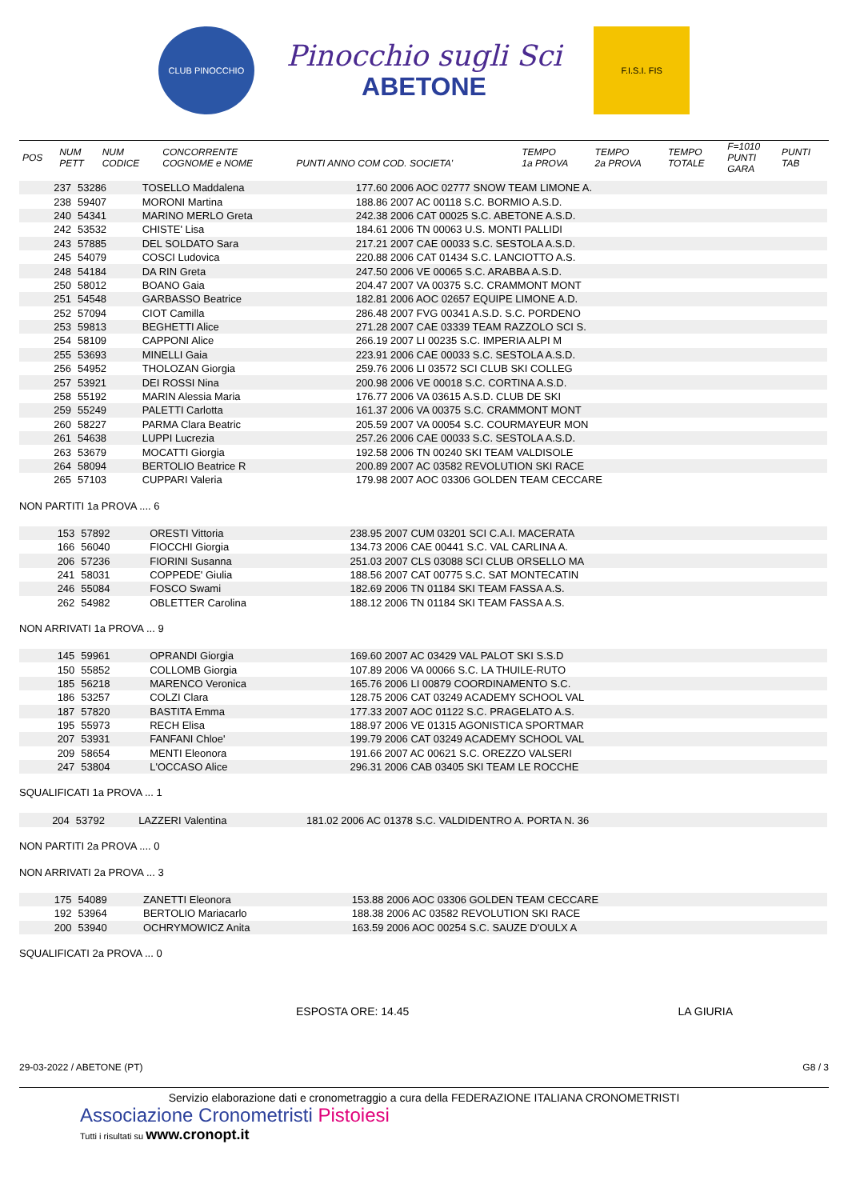CLUB PINOCCHIO
Pinocchio sugli Sci
ABETONE
F.I.S.I. FIS
| POS | NUM PETT | NUM CODICE | CONCORRENTE COGNOME e NOME | PUNTI ANNO COM COD. SOCIETA' | TEMPO 1a PROVA | TEMPO 2a PROVA | TEMPO TOTALE | F=1010 PUNTI GARA | PUNTI TAB |
| --- | --- | --- | --- | --- | --- | --- | --- | --- | --- |
| | 237 | 53286 | TOSELLO Maddalena | 177.60 2006 AOC 02777 SNOW TEAM LIMONE A. | |
| | 238 | 59407 | MORONI Martina | 188.86 2007 AC 00118 S.C. BORMIO A.S.D. | |
| | 240 | 54341 | MARINO MERLO Greta | 242.38 2006 CAT 00025 S.C. ABETONE A.S.D. | |
| | 242 | 53532 | CHISTE' Lisa | 184.61 2006 TN 00063 U.S. MONTI PALLIDI | |
| | 243 | 57885 | DEL SOLDATO Sara | 217.21 2007 CAE 00033 S.C. SESTOLA A.S.D. | |
| | 245 | 54079 | COSCI Ludovica | 220.88 2006 CAT 01434 S.C. LANCIOTTO A.S. | |
| | 248 | 54184 | DA RIN Greta | 247.50 2006 VE 00065 S.C. ARABBA A.S.D. | |
| | 250 | 58012 | BOANO Gaia | 204.47 2007 VA 00375 S.C. CRAMMONT MONT | |
| | 251 | 54548 | GARBASSO Beatrice | 182.81 2006 AOC 02657 EQUIPE LIMONE A.D. | |
| | 252 | 57094 | CIOT Camilla | 286.48 2007 FVG 00341 A.S.D. S.C. PORDENO | |
| | 253 | 59813 | BEGHETTI Alice | 271.28 2007 CAE 03339 TEAM RAZZOLO SCI S. | |
| | 254 | 58109 | CAPPONI Alice | 266.19 2007 LI 00235 S.C. IMPERIA ALPI M | |
| | 255 | 53693 | MINELLI Gaia | 223.91 2006 CAE 00033 S.C. SESTOLA A.S.D. | |
| | 256 | 54952 | THOLOZAN Giorgia | 259.76 2006 LI 03572 SCI CLUB SKI COLLEG | |
| | 257 | 53921 | DEI ROSSI Nina | 200.98 2006 VE 00018 S.C. CORTINA A.S.D. | |
| | 258 | 55192 | MARIN Alessia Maria | 176.77 2006 VA 03615 A.S.D. CLUB DE SKI | |
| | 259 | 55249 | PALETTI Carlotta | 161.37 2006 VA 00375 S.C. CRAMMONT MONT | |
| | 260 | 58227 | PARMA Clara Beatric | 205.59 2007 VA 00054 S.C. COURMAYEUR MON | |
| | 261 | 54638 | LUPPI Lucrezia | 257.26 2006 CAE 00033 S.C. SESTOLA A.S.D. | |
| | 263 | 53679 | MOCATTI Giorgia | 192.58 2006 TN 00240 SKI TEAM VALDISOLE | |
| | 264 | 58094 | BERTOLIO Beatrice R | 200.89 2007 AC 03582 REVOLUTION SKI RACE | |
| | 265 | 57103 | CUPPARI Valeria | 179.98 2007 AOC 03306 GOLDEN TEAM CECCARE | |
NON PARTITI 1a PROVA .... 6
| | 153 | 57892 | ORESTI Vittoria | 238.95 2007 CUM 03201 SCI C.A.I. MACERATA | |
| | 166 | 56040 | FIOCCHI Giorgia | 134.73 2006 CAE 00441 S.C. VAL CARLINA A. | |
| | 206 | 57236 | FIORINI Susanna | 251.03 2007 CLS 03088 SCI CLUB ORSELLO MA | |
| | 241 | 58031 | COPPEDE' Giulia | 188.56 2007 CAT 00775 S.C. SAT MONTECATIN | |
| | 246 | 55084 | FOSCO Swami | 182.69 2006 TN 01184 SKI TEAM FASSA A.S. | |
| | 262 | 54982 | OBLETTER Carolina | 188.12 2006 TN 01184 SKI TEAM FASSA A.S. | |
NON ARRIVATI 1a PROVA ... 9
| | 145 | 59961 | OPRANDI Giorgia | 169.60 2007 AC 03429 VAL PALOT SKI S.S.D | |
| | 150 | 55852 | COLLOMB Giorgia | 107.89 2006 VA 00066 S.C. LA THUILE-RUTO | |
| | 185 | 56218 | MARENCO Veronica | 165.76 2006 LI 00879 COORDINAMENTO S.C. | |
| | 186 | 53257 | COLZI Clara | 128.75 2006 CAT 03249 ACADEMY SCHOOL VAL | |
| | 187 | 57820 | BASTITA Emma | 177.33 2007 AOC 01122 S.C. PRAGELATO A.S. | |
| | 195 | 55973 | RECH Elisa | 188.97 2006 VE 01315 AGONISTICA SPORTMAR | |
| | 207 | 53931 | FANFANI Chloe' | 199.79 2006 CAT 03249 ACADEMY SCHOOL VAL | |
| | 209 | 58654 | MENTI Eleonora | 191.66 2007 AC 00621 S.C. OREZZO VALSERI | |
| | 247 | 53804 | L'OCCASO Alice | 296.31 2006 CAB 03405 SKI TEAM LE ROCCHE | |
SQUALIFICATI 1a PROVA ... 1
| | 204 | 53792 | LAZZERI Valentina | 181.02 2006 AC 01378 S.C. VALDIDENTRO A. PORTA N. 36 | |
NON PARTITI 2a PROVA .... 0
NON ARRIVATI 2a PROVA ... 3
| | 175 | 54089 | ZANETTI Eleonora | 153.88 2006 AOC 03306 GOLDEN TEAM CECCARE | |
| | 192 | 53964 | BERTOLIO Mariacarlo | 188.38 2006 AC 03582 REVOLUTION SKI RACE | |
| | 200 | 53940 | OCHRYMOWICZ Anita | 163.59 2006 AOC 00254 S.C. SAUZE D'OULX A | |
SQUALIFICATI 2a PROVA ... 0
ESPOSTA ORE: 14.45 LA GIURIA
29-03-2022 / ABETONE (PT) G8 / 3
Servizio elaborazione dati e cronometraggio a cura della FEDERAZIONE ITALIANA CRONOMETRISTI
Associazione Cronometristi Pistoiesi
Tutti i risultati su www.cronopt.it